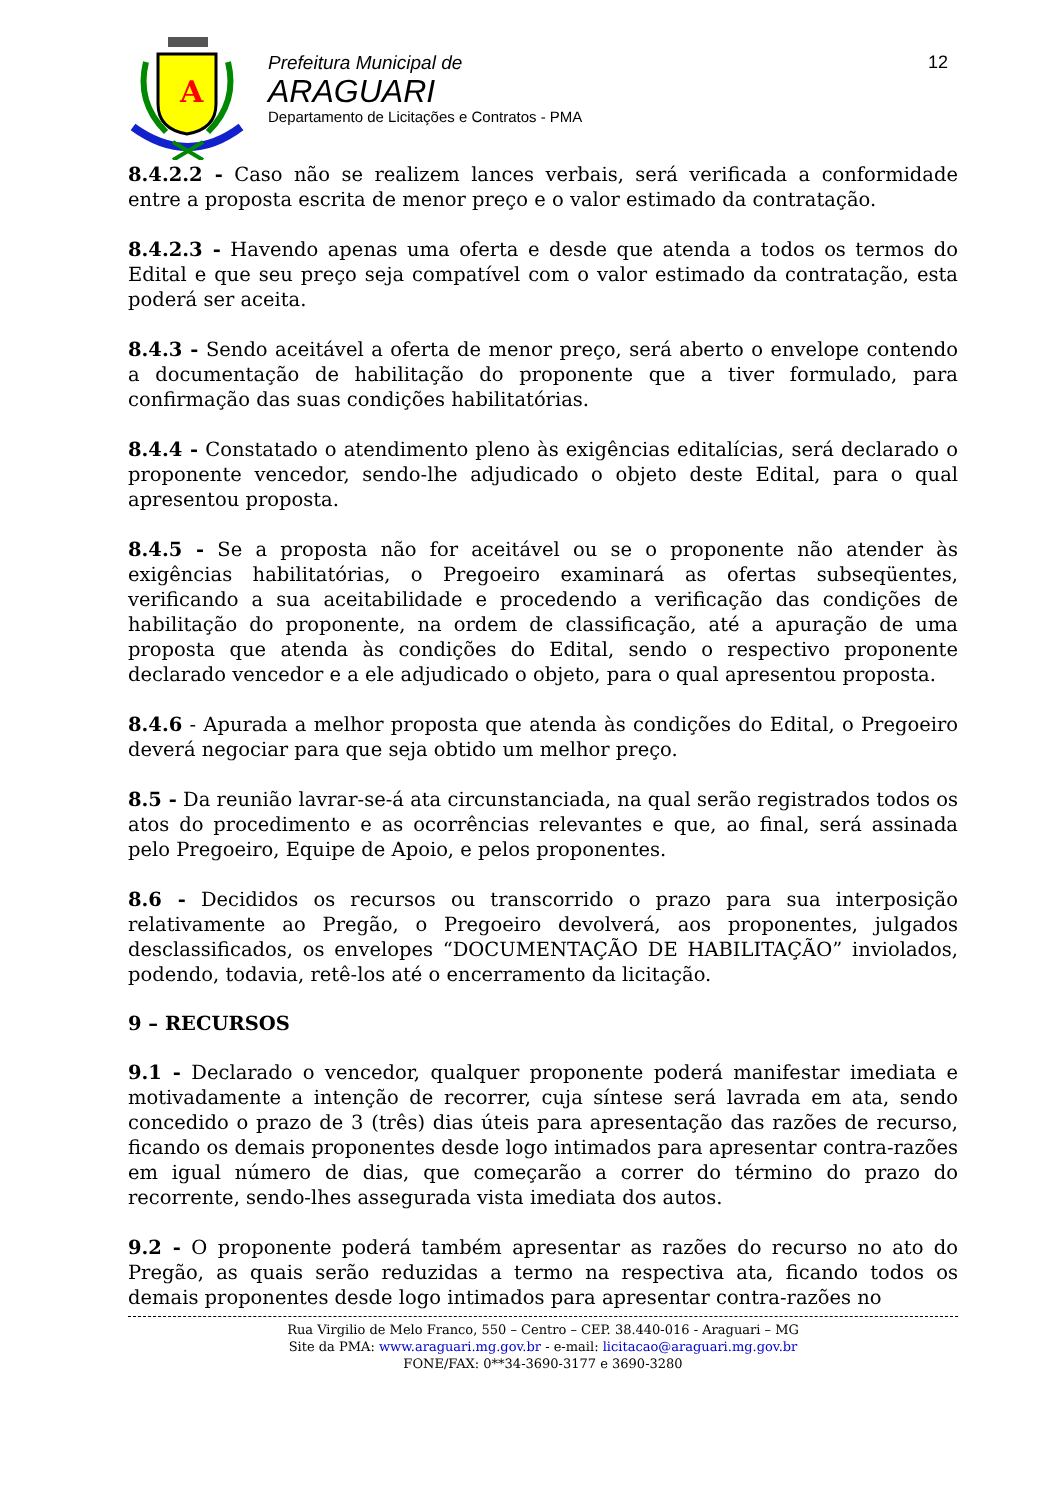A
Prefeitura Municipal de
ARAGUARI
Departamento de Licitações e Contratos - PMA
12
8.4.2.2 - Caso não se realizem lances verbais, será verificada a conformidade entre a proposta escrita de menor preço e o valor estimado da contratação.
8.4.2.3 - Havendo apenas uma oferta e desde que atenda a todos os termos do Edital e que seu preço seja compatível com o valor estimado da contratação, esta poderá ser aceita.
8.4.3 - Sendo aceitável a oferta de menor preço, será aberto o envelope contendo a documentação de habilitação do proponente que a tiver formulado, para confirmação das suas condições habilitatórias.
8.4.4 - Constatado o atendimento pleno às exigências editalícias, será declarado o proponente vencedor, sendo-lhe adjudicado o objeto deste Edital, para o qual apresentou proposta.
8.4.5 - Se a proposta não for aceitável ou se o proponente não atender às exigências habilitatórias, o Pregoeiro examinará as ofertas subseqüentes, verificando a sua aceitabilidade e procedendo a verificação das condições de habilitação do proponente, na ordem de classificação, até a apuração de uma proposta que atenda às condições do Edital, sendo o respectivo proponente declarado vencedor e a ele adjudicado o objeto, para o qual apresentou proposta.
8.4.6 - Apurada a melhor proposta que atenda às condições do Edital, o Pregoeiro deverá negociar para que seja obtido um melhor preço.
8.5 - Da reunião lavrar-se-á ata circunstanciada, na qual serão registrados todos os atos do procedimento e as ocorrências relevantes e que, ao final, será assinada pelo Pregoeiro, Equipe de Apoio, e pelos proponentes.
8.6 - Decididos os recursos ou transcorrido o prazo para sua interposição relativamente ao Pregão, o Pregoeiro devolverá, aos proponentes, julgados desclassificados, os envelopes “DOCUMENTAÇÃO DE HABILITAÇÃO” inviolados, podendo, todavia, retê-los até o encerramento da licitação.
9 – RECURSOS
9.1 - Declarado o vencedor, qualquer proponente poderá manifestar imediata e motivadamente a intenção de recorrer, cuja síntese será lavrada em ata, sendo concedido o prazo de 3 (três) dias úteis para apresentação das razões de recurso, ficando os demais proponentes desde logo intimados para apresentar contra-razões em igual número de dias, que começarão a correr do término do prazo do recorrente, sendo-lhes assegurada vista imediata dos autos.
9.2 - O proponente poderá também apresentar as razões do recurso no ato do Pregão, as quais serão reduzidas a termo na respectiva ata, ficando todos os demais proponentes desde logo intimados para apresentar contra-razões no
Rua Virgilio de Melo Franco, 550 – Centro – CEP. 38.440-016 - Araguari – MG
Site da PMA: www.araguari.mg.gov.br - e-mail: licitacao@araguari.mg.gov.br
FONE/FAX: 0**34-3690-3177 e 3690-3280